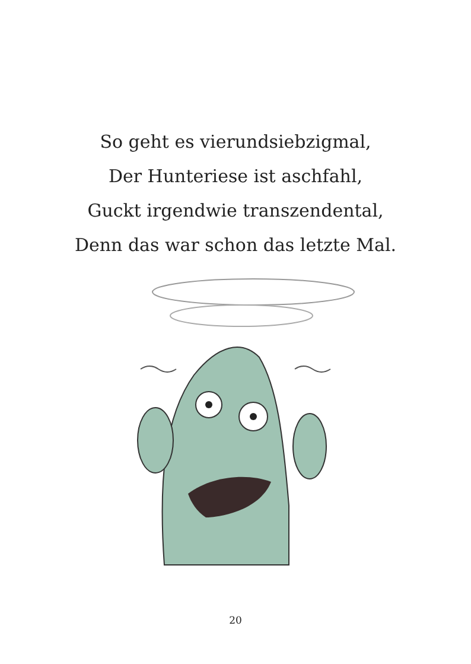So geht es vierundsiebzigmal,
Der Hunteriese ist aschfahl,
Guckt irgendwie transzendental,
Denn das war schon das letzte Mal.
20